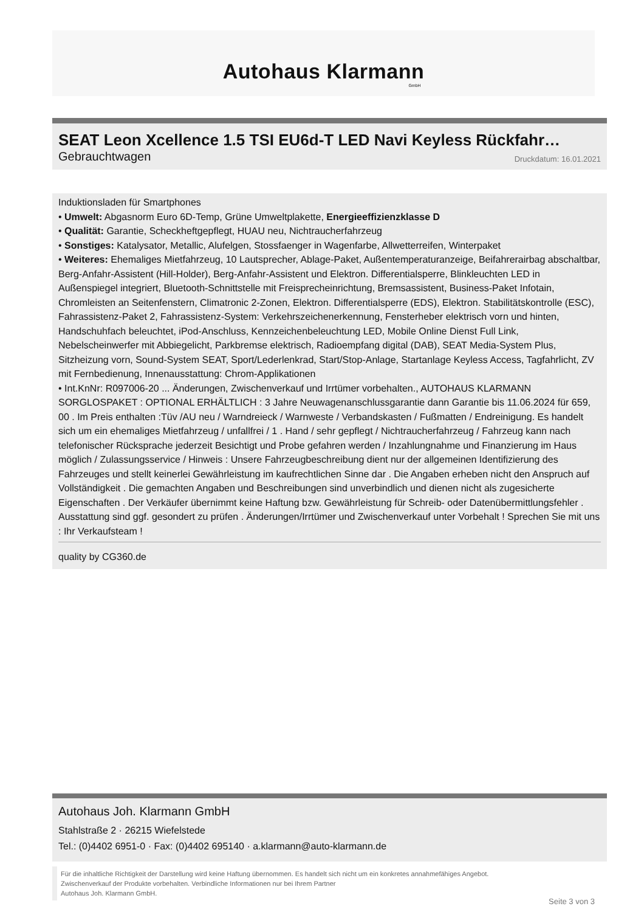Autohaus Klarmann
GmbH
SEAT Leon Xcellence 1.5 TSI EU6d-T LED Navi Keyless Rückfahr…
Gebrauchtwagen Druckdatum: 16.01.2021
Induktionsladen für Smartphones
• Umwelt: Abgasnorm Euro 6D-Temp, Grüne Umweltplakette, Energieeffizienzklasse D
• Qualität: Garantie, Scheckheftgepflegt, HUAU neu, Nichtraucherfahrzeug
• Sonstiges: Katalysator, Metallic, Alufelgen, Stossfaenger in Wagenfarbe, Allwetterreifen, Winterpaket
• Weiteres: Ehemaliges Mietfahrzeug, 10 Lautsprecher, Ablage-Paket, Außentemperaturanzeige, Beifahrerairbag abschaltbar, Berg-Anfahr-Assistent (Hill-Holder), Berg-Anfahr-Assistent und Elektron. Differentialsperre, Blinkleuchten LED in Außenspiegel integriert, Bluetooth-Schnittstelle mit Freisprecheinrichtung, Bremsassistent, Business-Paket Infotain, Chromleisten an Seitenfenstern, Climatronic 2-Zonen, Elektron. Differentialsperre (EDS), Elektron. Stabilitätskontrolle (ESC), Fahrassistenz-Paket 2, Fahrassistenz-System: Verkehrszeichenerkennung, Fensterheber elektrisch vorn und hinten, Handschuhfach beleuchtet, iPod-Anschluss, Kennzeichenbeleuchtung LED, Mobile Online Dienst Full Link, Nebelscheinwerfer mit Abbiegelicht, Parkbremse elektrisch, Radioempfang digital (DAB), SEAT Media-System Plus, Sitzheizung vorn, Sound-System SEAT, Sport/Lederlenkrad, Start/Stop-Anlage, Startanlage Keyless Access, Tagfahrlicht, ZV mit Fernbedienung, Innenausstattung: Chrom-Applikationen
• Int.KnNr: R097006-20 ... Änderungen, Zwischenverkauf und Irrtümer vorbehalten., AUTOHAUS KLARMANN SORGLOSPAKET : OPTIONAL ERHÄLTLICH : 3 Jahre Neuwagenanschlussgarantie dann Garantie bis 11.06.2024 für 659, 00 . Im Preis enthalten :Tüv /AU neu / Warndreieck / Warnweste / Verbandskasten / Fußmatten / Endreinigung. Es handelt sich um ein ehemaliges Mietfahrzeug / unfallfrei / 1 . Hand / sehr gepflegt / Nichtraucherfahrzeug / Fahrzeug kann nach telefonischer Rücksprache jederzeit Besichtigt und Probe gefahren werden / Inzahlungnahme und Finanzierung im Haus möglich / Zulassungsservice / Hinweis : Unsere Fahrzeugbeschreibung dient nur der allgemeinen Identifizierung des Fahrzeuges und stellt keinerlei Gewährleistung im kaufrechtlichen Sinne dar . Die Angaben erheben nicht den Anspruch auf Vollständigkeit . Die gemachten Angaben und Beschreibungen sind unverbindlich und dienen nicht als zugesicherte Eigenschaften . Der Verkäufer übernimmt keine Haftung bzw. Gewährleistung für Schreib- oder Datenübermittlungsfehler . Ausstattung sind ggf. gesondert zu prüfen . Änderungen/Irrtümer und Zwischenverkauf unter Vorbehalt ! Sprechen Sie mit uns : Ihr Verkaufsteam !
quality by CG360.de
Autohaus Joh. Klarmann GmbH
Stahlstraße 2 · 26215 Wiefelstede
Tel.: (0)4402 6951-0 · Fax: (0)4402 695140 · a.klarmann@auto-klarmann.de
Für die inhaltliche Richtigkeit der Darstellung wird keine Haftung übernommen. Es handelt sich nicht um ein konkretes annahmefähiges Angebot.
Zwischenverkauf der Produkte vorbehalten. Verbindliche Informationen nur bei Ihrem Partner
Autohaus Joh. Klarmann GmbH.
Seite 3 von 3